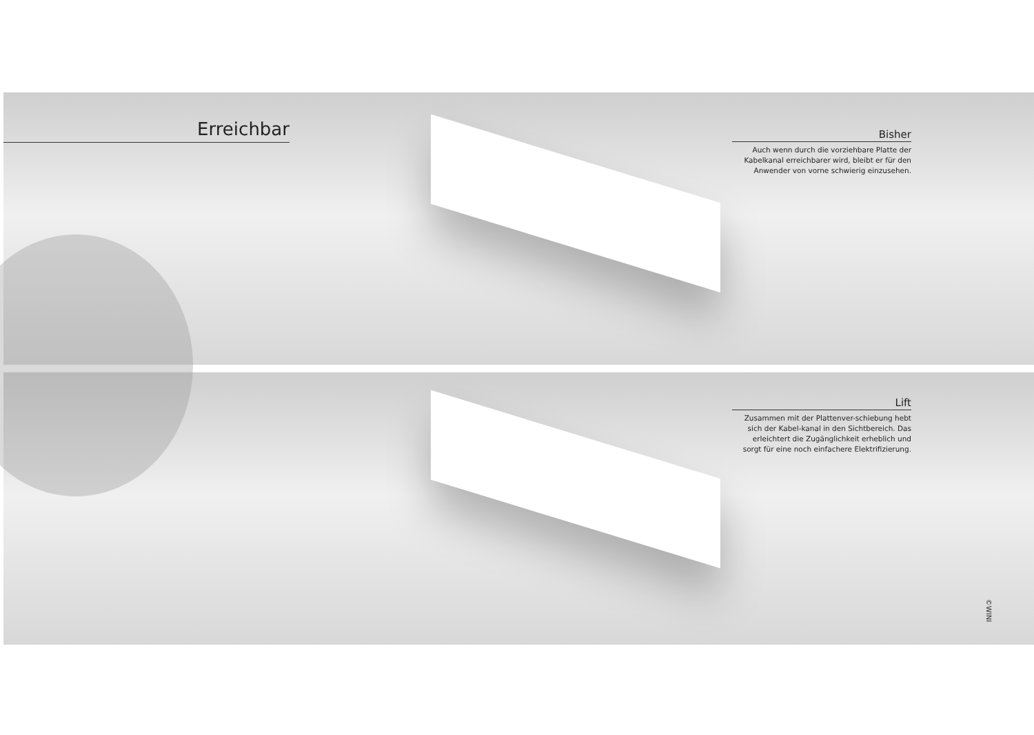Erreichbar
Bisher
Auch wenn durch die vorziehbare Platte der Kabelkanal erreichbarer wird, bleibt er für den Anwender von vorne schwierig einzusehen.
Lift
Zusammen mit der Plattenver-schiebung hebt sich der Kabel-kanal in den Sichtbereich. Das erleichtert die Zugänglichkeit erheblich und sorgt für eine noch einfachere Elektrifizierung.
©WINI